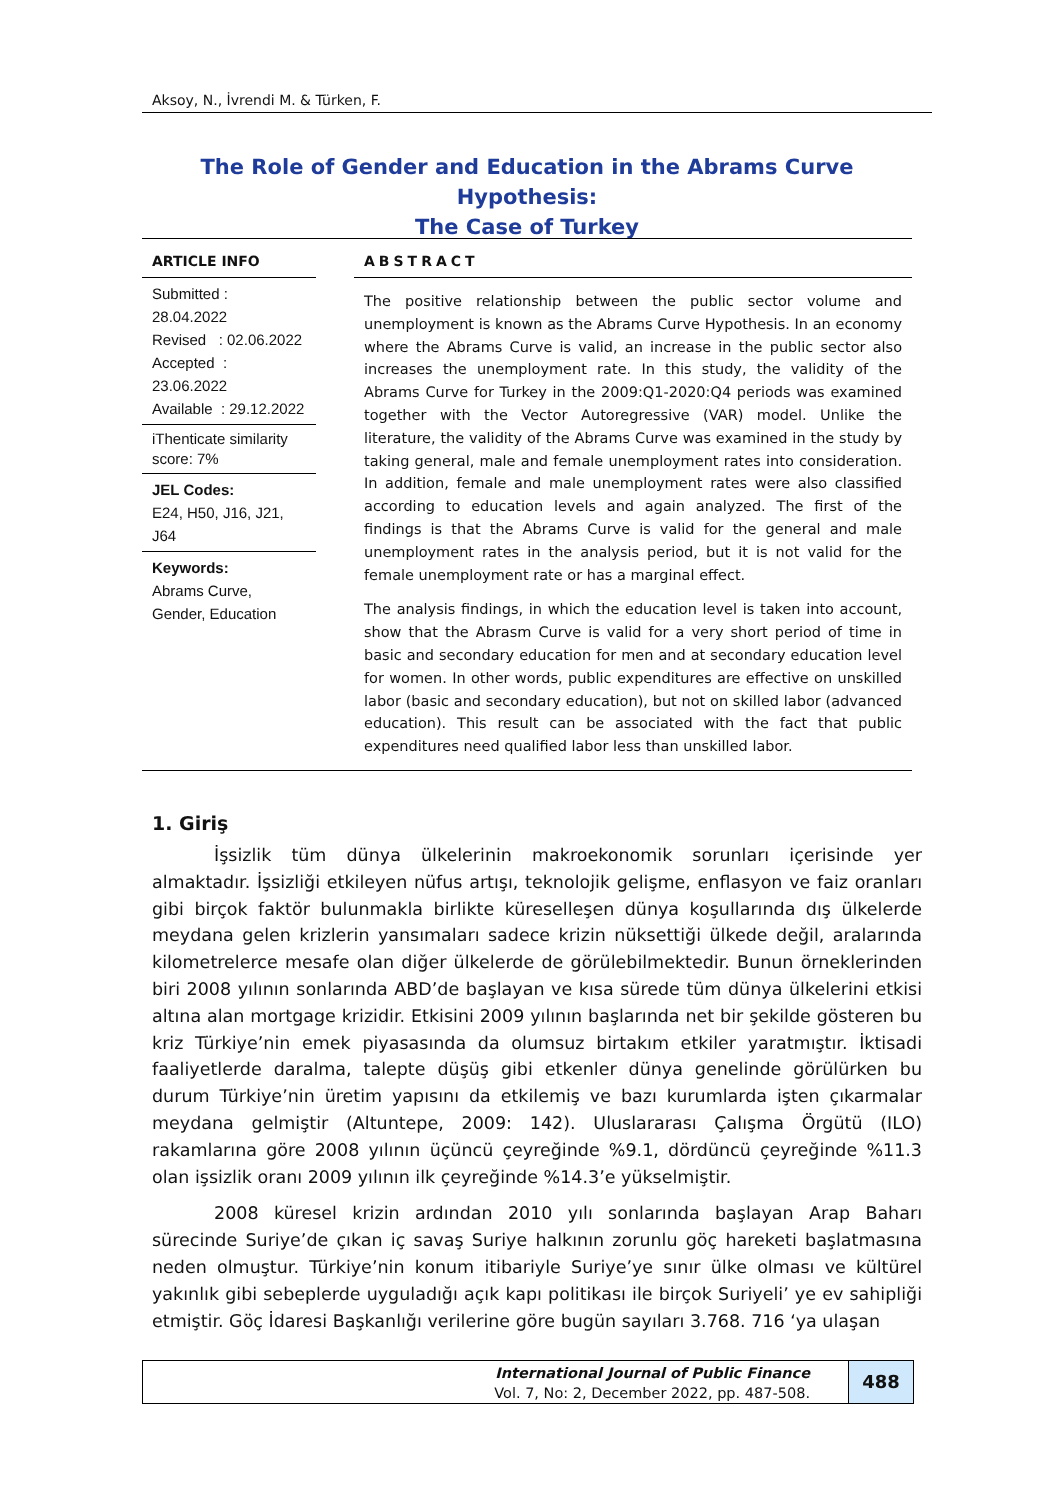Aksoy, N., İvrendi M. & Türken, F.
The Role of Gender and Education in the Abrams Curve Hypothesis:
The Case of Turkey
ARTICLE INFO
Submitted : 28.04.2022
Revised : 02.06.2022
Accepted : 23.06.2022
Available : 29.12.2022
iThenticate similarity score: 7%
JEL Codes:
E24, H50, J16, J21, J64
Keywords:
Abrams Curve, Gender, Education
ABSTRACT
The positive relationship between the public sector volume and unemployment is known as the Abrams Curve Hypothesis. In an economy where the Abrams Curve is valid, an increase in the public sector also increases the unemployment rate. In this study, the validity of the Abrams Curve for Turkey in the 2009:Q1-2020:Q4 periods was examined together with the Vector Autoregressive (VAR) model. Unlike the literature, the validity of the Abrams Curve was examined in the study by taking general, male and female unemployment rates into consideration. In addition, female and male unemployment rates were also classified according to education levels and again analyzed. The first of the findings is that the Abrams Curve is valid for the general and male unemployment rates in the analysis period, but it is not valid for the female unemployment rate or has a marginal effect.
The analysis findings, in which the education level is taken into account, show that the Abrasm Curve is valid for a very short period of time in basic and secondary education for men and at secondary education level for women. In other words, public expenditures are effective on unskilled labor (basic and secondary education), but not on skilled labor (advanced education). This result can be associated with the fact that public expenditures need qualified labor less than unskilled labor.
1. Giriş
İşsizlik tüm dünya ülkelerinin makroekonomik sorunları içerisinde yer almaktadır. İşsizliği etkileyen nüfus artışı, teknolojik gelişme, enflasyon ve faiz oranları gibi birçok faktör bulunmakla birlikte küreselleşen dünya koşullarında dış ülkelerde meydana gelen krizlerin yansımaları sadece krizin nüksettiği ülkede değil, aralarında kilometrelerce mesafe olan diğer ülkelerde de görülebilmektedir. Bunun örneklerinden biri 2008 yılının sonlarında ABD’de başlayan ve kısa sürede tüm dünya ülkelerini etkisi altına alan mortgage krizidir. Etkisini 2009 yılının başlarında net bir şekilde gösteren bu kriz Türkiye’nin emek piyasasında da olumsuz birtakım etkiler yaratmıştır. İktisadi faaliyetlerde daralma, talepte düşüş gibi etkenler dünya genelinde görülürken bu durum Türkiye’nin üretim yapısını da etkilemiş ve bazı kurumlarda işten çıkarmalar meydana gelmiştir (Altuntepe, 2009: 142). Uluslararası Çalışma Örgütü (ILO) rakamlarına göre 2008 yılının üçüncü çeyreğinde %9.1, dördüncü çeyreğinde %11.3 olan işsizlik oranı 2009 yılının ilk çeyreğinde %14.3’e yükselmiştir.
2008 küresel krizin ardından 2010 yılı sonlarında başlayan Arap Baharı sürecinde Suriye’de çıkan iç savaş Suriye halkının zorunlu göç hareketi başlatmasına neden olmuştur. Türkiye’nin konum itibariyle Suriye’ye sınır ülke olması ve kültürel yakınlık gibi sebeplerde uyguladığı açık kapı politikası ile birçok Suriyeli’ ye ev sahipliği etmiştir. Göç İdaresi Başkanlığı verilerine göre bugün sayıları 3.768. 716 ‘ya ulaşan
International Journal of Public Finance
Vol. 7, No: 2, December 2022, pp. 487-508.
488